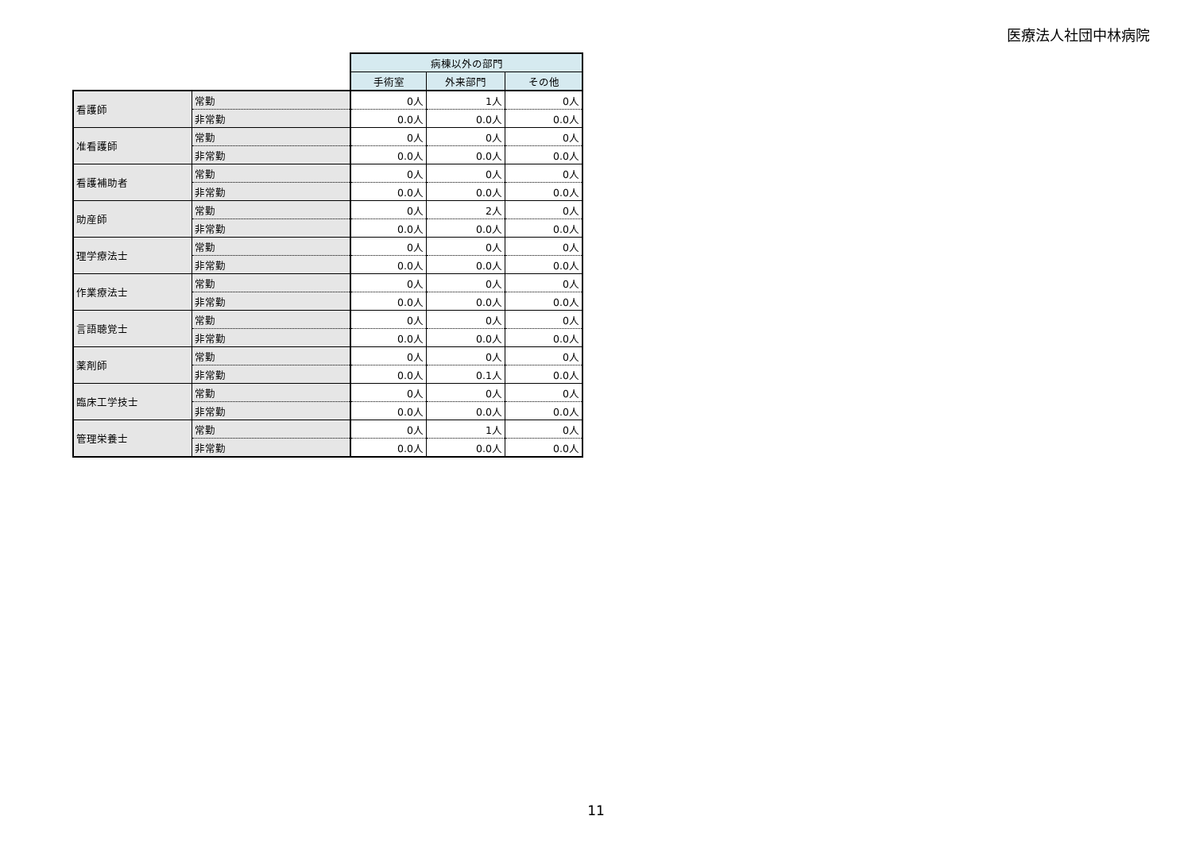医療法人社団中林病院
| | | 病棟以外の部門 | | |
| | | 手術室 | 外来部門 | その他 |
| 看護師 | 常勤 | 0人 | 1人 | 0人 |
| | 非常勤 | 0.0人 | 0.0人 | 0.0人 |
| 准看護師 | 常勤 | 0人 | 0人 | 0人 |
| | 非常勤 | 0.0人 | 0.0人 | 0.0人 |
| 看護補助者 | 常勤 | 0人 | 0人 | 0人 |
| | 非常勤 | 0.0人 | 0.0人 | 0.0人 |
| 助産師 | 常勤 | 0人 | 2人 | 0人 |
| | 非常勤 | 0.0人 | 0.0人 | 0.0人 |
| 理学療法士 | 常勤 | 0人 | 0人 | 0人 |
| | 非常勤 | 0.0人 | 0.0人 | 0.0人 |
| 作業療法士 | 常勤 | 0人 | 0人 | 0人 |
| | 非常勤 | 0.0人 | 0.0人 | 0.0人 |
| 言語聴覚士 | 常勤 | 0人 | 0人 | 0人 |
| | 非常勤 | 0.0人 | 0.0人 | 0.0人 |
| 薬剤師 | 常勤 | 0人 | 0人 | 0人 |
| | 非常勤 | 0.0人 | 0.1人 | 0.0人 |
| 臨床工学技士 | 常勤 | 0人 | 0人 | 0人 |
| | 非常勤 | 0.0人 | 0.0人 | 0.0人 |
| 管理栄養士 | 常勤 | 0人 | 1人 | 0人 |
| | 非常勤 | 0.0人 | 0.0人 | 0.0人 |
11